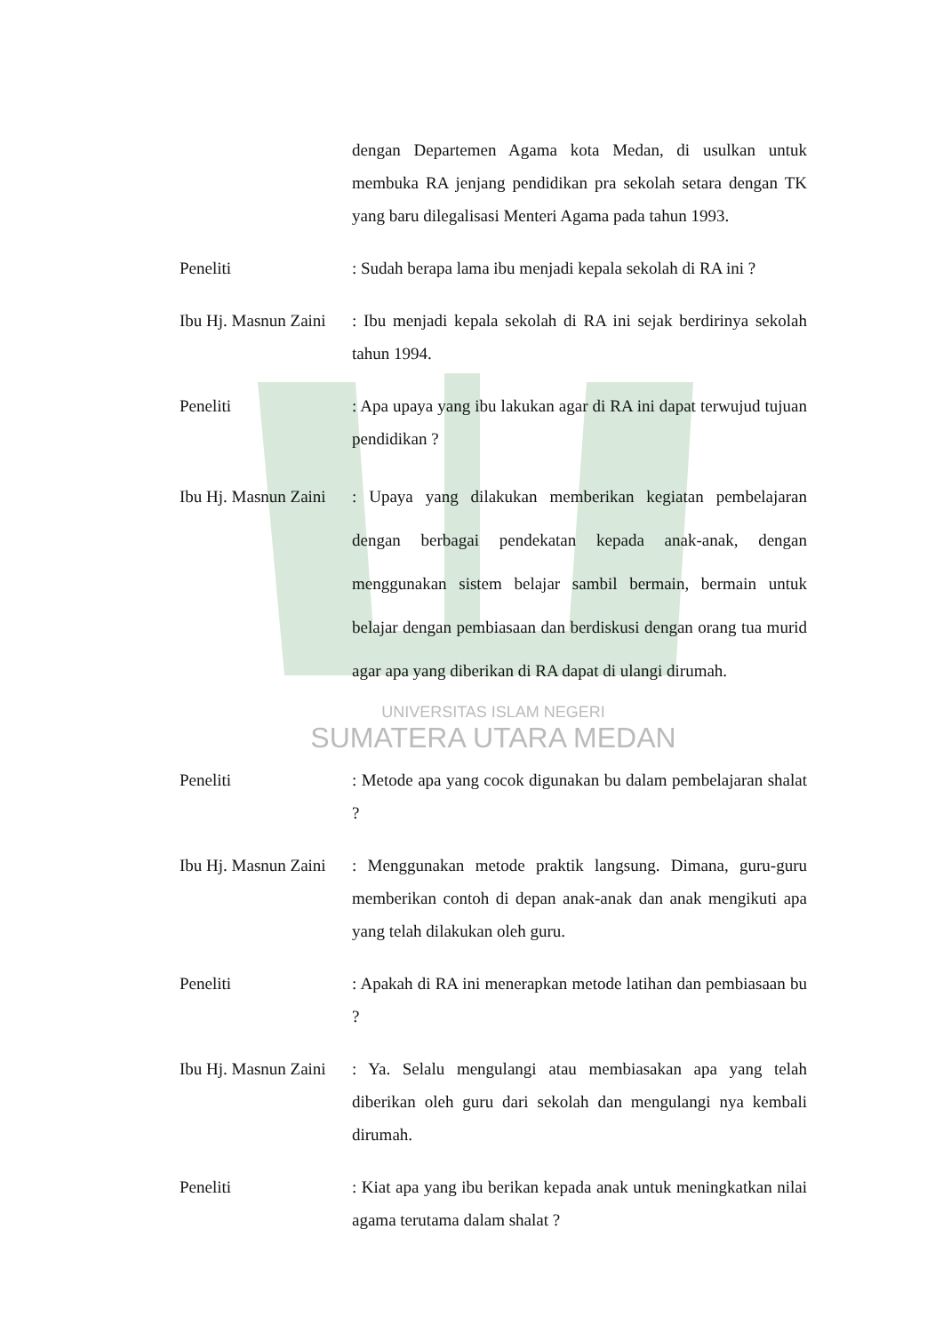dengan Departemen Agama kota Medan, di usulkan untuk membuka RA jenjang pendidikan pra sekolah setara dengan TK yang baru dilegalisasi Menteri Agama pada tahun 1993.
Peneliti : Sudah berapa lama ibu menjadi kepala sekolah di RA ini ?
Ibu Hj. Masnun Zaini
: Ibu menjadi kepala sekolah di RA ini sejak berdirinya sekolah tahun 1994.
Peneliti : Apa upaya yang ibu lakukan agar di RA ini dapat terwujud tujuan pendidikan ?
Ibu Hj. Masnun Zaini
: Upaya yang dilakukan memberikan kegiatan pembelajaran dengan berbagai pendekatan kepada anak-anak, dengan menggunakan sistem belajar sambil bermain, bermain untuk belajar dengan pembiasaan dan berdiskusi dengan orang tua murid agar apa yang diberikan di RA dapat di ulangi dirumah.
UNIVERSITAS ISLAM NEGERI
SUMATERA UTARA MEDAN
Peneliti : Metode apa yang cocok digunakan bu dalam pembelajaran shalat ?
Ibu Hj. Masnun Zaini
: Menggunakan metode praktik langsung. Dimana, guru-guru memberikan contoh di depan anak-anak dan anak mengikuti apa yang telah dilakukan oleh guru.
Peneliti : Apakah di RA ini menerapkan metode latihan dan pembiasaan bu ?
Ibu Hj. Masnun Zaini
: Ya. Selalu mengulangi atau membiasakan apa yang telah diberikan oleh guru dari sekolah dan mengulangi nya kembali dirumah.
Peneliti : Kiat apa yang ibu berikan kepada anak untuk meningkatkan nilai agama terutama dalam shalat ?